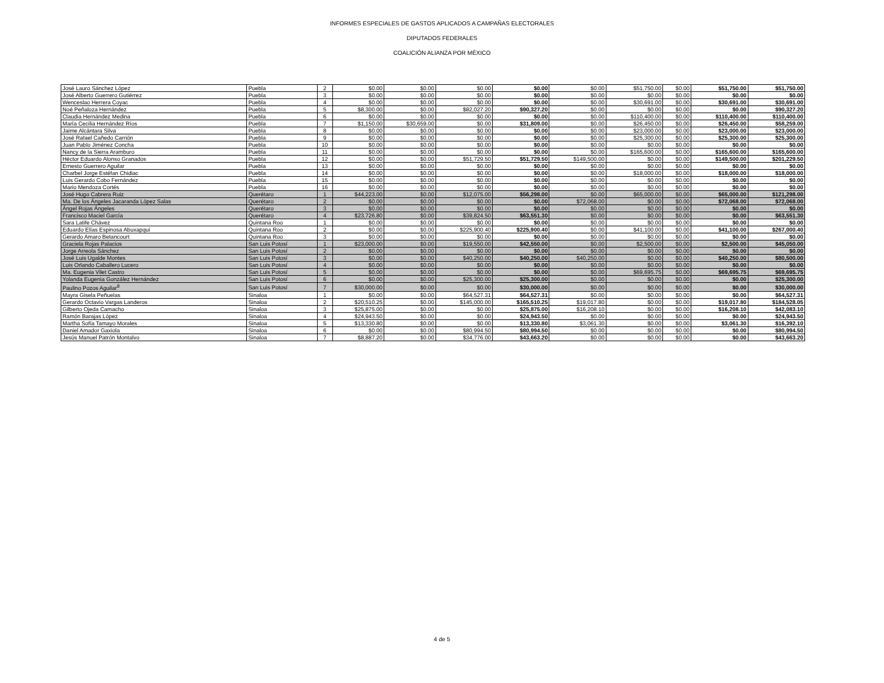INFORMES ESPECIALES DE GASTOS APLICADOS A CAMPAÑAS ELECTORALES
DIPUTADOS FEDERALES
COALICIÓN ALIANZA POR MÉXICO
| José Lauro Sánchez López | Puebla | 2 | $0.00 | $0.00 | $0.00 | $0.00 | $0.00 | $51,750.00 | $0.00 | $51,750.00 | $51,750.00 |
| José Alberto Guerrero Gutiérrez | Puebla | 3 | $0.00 | $0.00 | $0.00 | $0.00 | $0.00 | $0.00 | $0.00 | $0.00 | $0.00 |
| Wenceslao Herrera Coyac | Puebla | 4 | $0.00 | $0.00 | $0.00 | $0.00 | $0.00 | $30,691.00 | $0.00 | $30,691.00 | $30,691.00 |
| Noé Peñaloza Hernández | Puebla | 5 | $8,300.00 | $0.00 | $82,027.20 | $90,327.20 | $0.00 | $0.00 | $0.00 | $0.00 | $90,327.20 |
| Claudia Hernández Medina | Puebla | 6 | $0.00 | $0.00 | $0.00 | $0.00 | $0.00 | $110,400.00 | $0.00 | $110,400.00 | $110,400.00 |
| María Cecilia Hernández Ríos | Puebla | 7 | $1,150.00 | $30,659.00 | $0.00 | $31,809.00 | $0.00 | $26,450.00 | $0.00 | $26,450.00 | $58,259.00 |
| Jaime Alcántara Silva | Puebla | 8 | $0.00 | $0.00 | $0.00 | $0.00 | $0.00 | $23,000.00 | $0.00 | $23,000.00 | $23,000.00 |
| José Rafael Cañedo Carrión | Puebla | 9 | $0.00 | $0.00 | $0.00 | $0.00 | $0.00 | $25,300.00 | $0.00 | $25,300.00 | $25,300.00 |
| Juan Pablo Jiménez Concha | Puebla | 10 | $0.00 | $0.00 | $0.00 | $0.00 | $0.00 | $0.00 | $0.00 | $0.00 | $0.00 |
| Nancy de la Sierra Aramburo | Puebla | 11 | $0.00 | $0.00 | $0.00 | $0.00 | $0.00 | $165,600.00 | $0.00 | $165,600.00 | $165,600.00 |
| Héctor Eduardo Alonso Granados | Puebla | 12 | $0.00 | $0.00 | $51,729.50 | $51,729.50 | $149,500.00 | $0.00 | $0.00 | $149,500.00 | $201,229.50 |
| Ernesto Guerrero Aguilar | Puebla | 13 | $0.00 | $0.00 | $0.00 | $0.00 | $0.00 | $0.00 | $0.00 | $0.00 | $0.00 |
| Charbel Jorge Estéfan Chidiac | Puebla | 14 | $0.00 | $0.00 | $0.00 | $0.00 | $0.00 | $18,000.00 | $0.00 | $18,000.00 | $18,000.00 |
| Luis Gerardo Cobo Fernández | Puebla | 15 | $0.00 | $0.00 | $0.00 | $0.00 | $0.00 | $0.00 | $0.00 | $0.00 | $0.00 |
| Mario Mendoza Cortés | Puebla | 16 | $0.00 | $0.00 | $0.00 | $0.00 | $0.00 | $0.00 | $0.00 | $0.00 | $0.00 |
| José Hugo Cabrera Ruiz | Querétaro | 1 | $44,223.00 | $0.00 | $12,075.00 | $56,298.00 | $0.00 | $65,000.00 | $0.00 | $65,000.00 | $121,298.00 |
| Ma. De los Ángeles Jacaranda López Salas | Querétaro | 2 | $0.00 | $0.00 | $0.00 | $0.00 | $72,068.00 | $0.00 | $0.00 | $72,068.00 | $72,068.00 |
| Ángel Rojas Ángeles | Querétaro | 3 | $0.00 | $0.00 | $0.00 | $0.00 | $0.00 | $0.00 | $0.00 | $0.00 | $0.00 |
| Francisco Maciel García | Querétaro | 4 | $23,726.80 | $0.00 | $39,824.50 | $63,551.30 | $0.00 | $0.00 | $0.00 | $0.00 | $63,551.30 |
| Sara Latife Chávez | Quintana Roo | 1 | $0.00 | $0.00 | $0.00 | $0.00 | $0.00 | $0.00 | $0.00 | $0.00 | $0.00 |
| Eduardo Elías Espinosa Abuxapqui | Quintana Roo | 2 | $0.00 | $0.00 | $225,900.40 | $225,900.40 | $0.00 | $41,100.00 | $0.00 | $41,100.00 | $267,000.40 |
| Gerardo Amaro Betancourt | Quintana Roo | 3 | $0.00 | $0.00 | $0.00 | $0.00 | $0.00 | $0.00 | $0.00 | $0.00 | $0.00 |
| Graciela Rojas Palacios | San Luis Potosí | 1 | $23,000.00 | $0.00 | $19,550.00 | $42,550.00 | $0.00 | $2,500.00 | $0.00 | $2,500.00 | $45,050.00 |
| Jorge Arreola Sánchez | San Luis Potosí | 2 | $0.00 | $0.00 | $0.00 | $0.00 | $0.00 | $0.00 | $0.00 | $0.00 | $0.00 |
| José Luis Ugalde Montes | San Luis Potosí | 3 | $0.00 | $0.00 | $40,250.00 | $40,250.00 | $40,250.00 | $0.00 | $0.00 | $40,250.00 | $80,500.00 |
| Luis Orlando Caballero Lucero | San Luis Potosí | 4 | $0.00 | $0.00 | $0.00 | $0.00 | $0.00 | $0.00 | $0.00 | $0.00 | $0.00 |
| Ma. Eugenia Vilet Castro | San Luis Potosí | 5 | $0.00 | $0.00 | $0.00 | $0.00 | $0.00 | $69,695.75 | $0.00 | $69,695.75 | $69,695.75 |
| Yolanda Eugenia González Hernández | San Luis Potosí | 6 | $0.00 | $0.00 | $25,300.00 | $25,300.00 | $0.00 | $0.00 | $0.00 | $0.00 | $25,300.00 |
| Paulino Pozos Aguilar<sup>8</sup> | San Luis Potosí | 7 | $30,000.00 | $0.00 | $0.00 | $30,000.00 | $0.00 | $0.00 | $0.00 | $0.00 | $30,000.00 |
| Mayra Gisela Peñuelas | Sinaloa | 1 | $0.00 | $0.00 | $64,527.31 | $64,527.31 | $0.00 | $0.00 | $0.00 | $0.00 | $64,527.31 |
| Gerardo Octavio Vargas Landeros | Sinaloa | 2 | $20,510.25 | $0.00 | $145,000.00 | $165,510.25 | $19,017.80 | $0.00 | $0.00 | $19,017.80 | $184,528.05 |
| Gilberto Ojeda Camacho | Sinaloa | 3 | $25,875.00 | $0.00 | $0.00 | $25,875.00 | $16,208.10 | $0.00 | $0.00 | $16,208.10 | $42,083.10 |
| Ramón Barajas López | Sinaloa | 4 | $24,943.50 | $0.00 | $0.00 | $24,943.50 | $0.00 | $0.00 | $0.00 | $0.00 | $24,943.50 |
| Martha Sofía Tamayo Morales | Sinaloa | 5 | $13,330.80 | $0.00 | $0.00 | $13,330.80 | $3,061.30 | $0.00 | $0.00 | $3,061.30 | $16,392.10 |
| Daniel Amador Gaxiola | Sinaloa | 6 | $0.00 | $0.00 | $80,994.50 | $80,994.50 | $0.00 | $0.00 | $0.00 | $0.00 | $80,994.50 |
| Jesús Manuel Patrón Montalvo | Sinaloa | 7 | $8,887.20 | $0.00 | $34,776.00 | $43,663.20 | $0.00 | $0.00 | $0.00 | $0.00 | $43,663.20 |
4 de 5